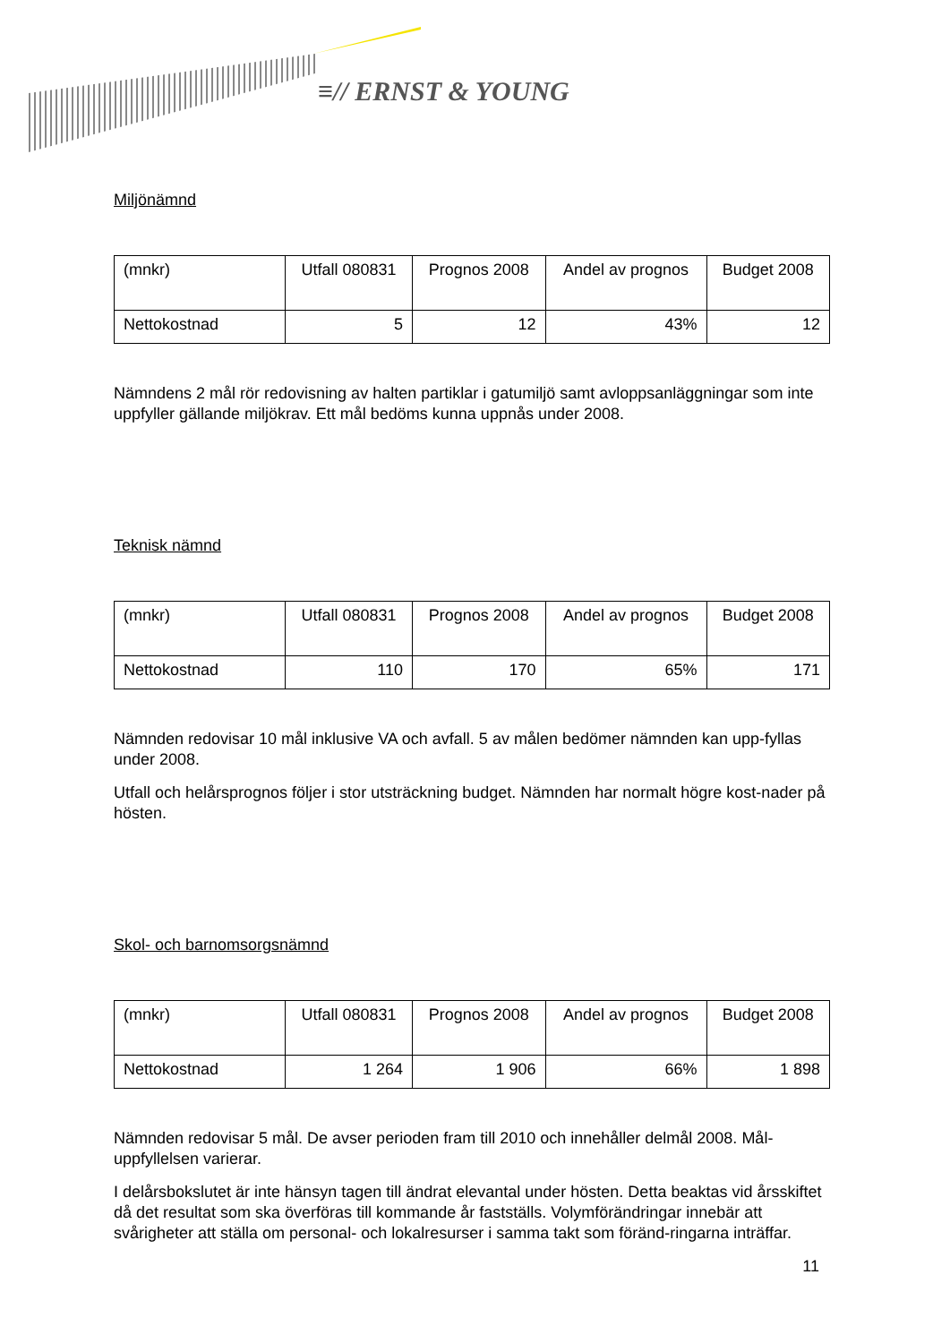≡// ERNST & YOUNG
Miljönämnd
| (mnkr) | Utfall 080831 | Prognos 2008 | Andel av prognos | Budget 2008 |
| --- | --- | --- | --- | --- |
| Nettokostnad | 5 | 12 | 43% | 12 |
Nämndens 2 mål rör redovisning av halten partiklar i gatumiljö samt avloppsanläggningar som inte uppfyller gällande miljökrav. Ett mål bedöms kunna uppnås under 2008.
Teknisk nämnd
| (mnkr) | Utfall 080831 | Prognos 2008 | Andel av prognos | Budget 2008 |
| --- | --- | --- | --- | --- |
| Nettokostnad | 110 | 170 | 65% | 171 |
Nämnden redovisar 10 mål inklusive VA och avfall. 5 av målen bedömer nämnden kan upp-fyllas under 2008.
Utfall och helårsprognos följer i stor utsträckning budget. Nämnden har normalt högre kost-nader på hösten.
Skol- och barnomsorgsnämnd
| (mnkr) | Utfall 080831 | Prognos 2008 | Andel av prognos | Budget 2008 |
| --- | --- | --- | --- | --- |
| Nettokostnad | 1 264 | 1 906 | 66% | 1 898 |
Nämnden redovisar 5 mål. De avser perioden fram till 2010 och innehåller delmål 2008. Mål-uppfyllelsen varierar.
I delårsbokslutet är inte hänsyn tagen till ändrat elevantal under hösten. Detta beaktas vid årsskiftet då det resultat som ska överföras till kommande år fastställs. Volymförändringar innebär att svårigheter att ställa om personal- och lokalresurser i samma takt som föränd-ringarna inträffar.
11